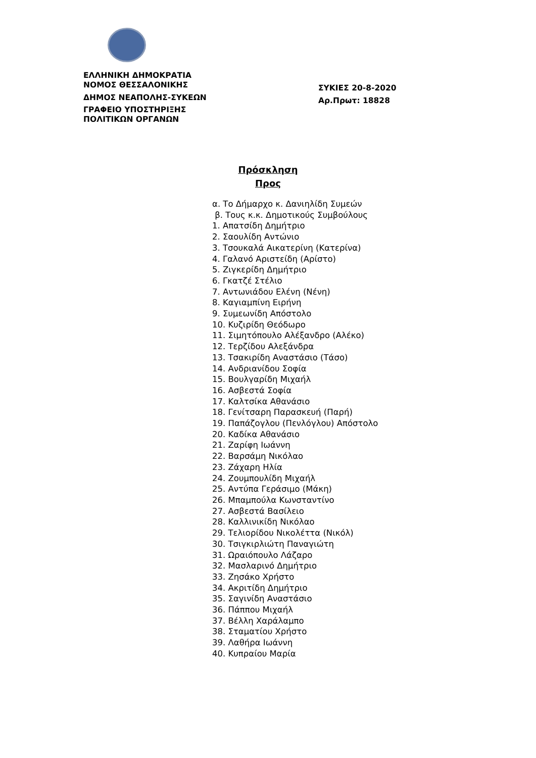ΕΛΛΗΝΙΚΗ ΔΗΜΟΚΡΑΤΙΑ
ΝΟΜΟΣ ΘΕΣΣΑΛΟΝΙΚΗΣ
ΔΗΜΟΣ ΝΕΑΠΟΛΗΣ-ΣΥΚΕΩΝ
ΓΡΑΦΕΙΟ ΥΠΟΣΤΗΡΙΞΗΣ
ΠΟΛΙΤΙΚΩΝ ΟΡΓΑΝΩΝ
ΣΥΚΙΕΣ 20-8-2020
Αρ.Πρωτ: 18828
Πρόσκληση
Προς
α. Το Δήμαρχο κ. Δανιηλίδη Συμεών
β. Τους κ.κ. Δημοτικούς Συμβούλους
1. Απατσίδη Δημήτριο
2. Σαουλίδη Αντώνιο
3. Τσουκαλά Αικατερίνη (Κατερίνα)
4. Γαλανό Αριστείδη (Αρίστο)
5. Ζιγκερίδη Δημήτριο
6. Γκατζέ Στέλιο
7. Αντωνιάδου Ελένη (Νένη)
8. Καγιαμπίνη Ειρήνη
9. Συμεωνίδη Απόστολο
10. Κυζιρίδη Θεόδωρο
11. Σιμητόπουλο Αλέξανδρο (Αλέκο)
12. Τερζίδου Αλεξάνδρα
13. Τσακιρίδη Αναστάσιο (Τάσο)
14. Ανδριανίδου Σοφία
15. Βουλγαρίδη Μιχαήλ
16. Ασβεστά Σοφία
17. Καλτσίκα Αθανάσιο
18. Γενίτσαρη Παρασκευή (Παρή)
19. Παπάζογλου (Πενλόγλου) Απόστολο
20. Καδίκα Αθανάσιο
21. Ζαρίφη Ιωάννη
22. Βαρσάμη Νικόλαο
23. Ζάχαρη Ηλία
24. Ζουμπουλίδη Μιχαήλ
25. Αντύπα Γεράσιμο (Μάκη)
26. Μπαμπούλα Κωνσταντίνο
27. Ασβεστά Βασίλειο
28. Καλλινικίδη Νικόλαο
29. Τελιορίδου Νικολέττα (Νικόλ)
30. Τσιγκιρλιώτη Παναγιώτη
31. Ωραιόπουλο Λάζαρο
32. Μασλαρινό Δημήτριο
33. Ζησάκο Χρήστο
34. Ακριτίδη Δημήτριο
35. Σαγινίδη Αναστάσιο
36. Πάππου Μιχαήλ
37. Βέλλη Χαράλαμπο
38. Σταματίου Χρήστο
39. Λαθήρα Ιωάννη
40. Κυπραίου Μαρία